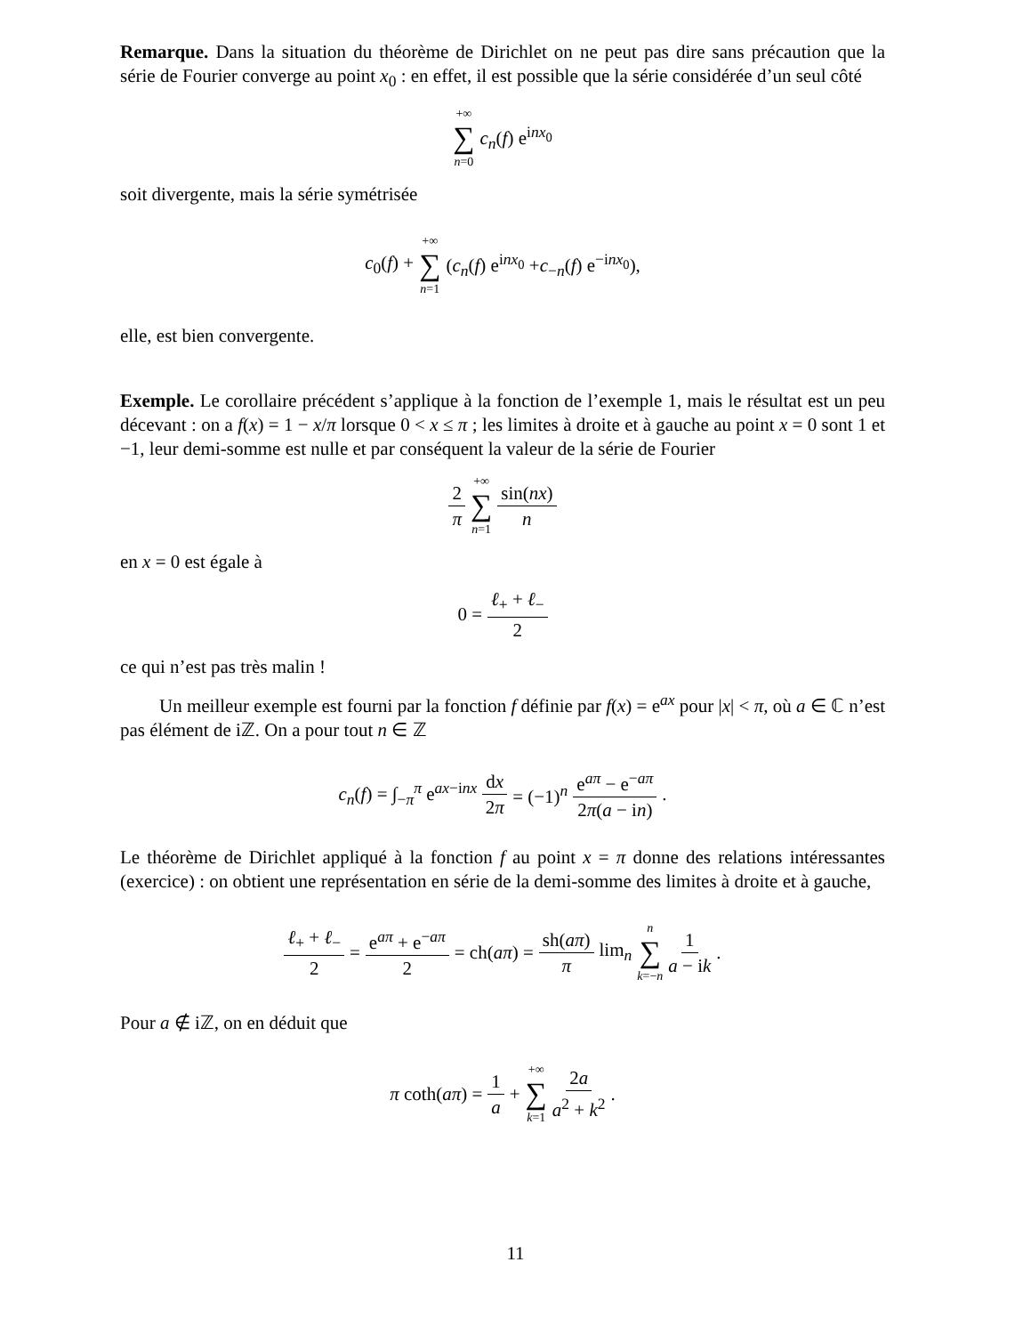Remarque. Dans la situation du théorème de Dirichlet on ne peut pas dire sans précaution que la série de Fourier converge au point x<sub>0</sub> : en effet, il est possible que la série considérée d’un seul côté
+∞ ∑ n=0 c<sub>n</sub>(f) e<sup>inx<sub>0</sub></sup>
soit divergente, mais la série symétrisée
c<sub>0</sub>(f) + +∞ ∑ n=1 (c<sub>n</sub>(f) e<sup>inx<sub>0</sub></sup> +c<sub>−n</sub>(f) e<sup>−inx<sub>0</sub></sup>),
elle, est bien convergente.
Exemple. Le corollaire précédent s’applique à la fonction de l’exemple 1, mais le résultat est un peu décevant : on a f(x) = 1 − x/π lorsque 0 < x ≤ π ; les limites à droite et à gauche au point x = 0 sont 1 et −1, leur demi-somme est nulle et par conséquent la valeur de la série de Fourier
2 π +∞ ∑ n=1 sin(nx) n
en x = 0 est égale à
0 = ℓ<sub>+</sub> + ℓ<sub>−</sub> 2
ce qui n’est pas très malin !
Un meilleur exemple est fourni par la fonction f définie par f(x) = e<sup>ax</sup> pour |x| < π, où a ∈ ℂ n’est pas élément de iℤ. On a pour tout n ∈ ℤ
c<sub>n</sub>(f) = ∫<sub>−π</sub><sup>π</sup> e<sup>ax−inx</sup> dx 2π = (−1)<sup>n</sup> e<sup>aπ</sup> − e<sup>−aπ</sup> 2π(a − in).
Le théorème de Dirichlet appliqué à la fonction f au point x = π donne des relations intéressantes (exercice) : on obtient une représentation en série de la demi-somme des limites à droite et à gauche,
ℓ<sub>+</sub> + ℓ<sub>−</sub> 2 = e<sup>aπ</sup> + e<sup>−aπ</sup> 2 = ch(aπ) = sh(aπ) π lim<sub>n</sub> n ∑ k=−n 1 a − ik.
Pour a ∉ iℤ, on en déduit que
π coth(aπ) = 1 a + +∞ ∑ k=1 2a a<sup>2</sup> + k<sup>2</sup>.
11